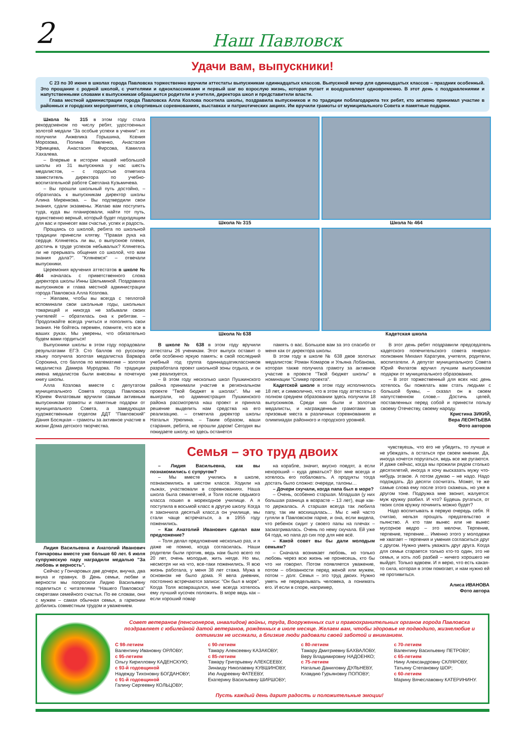2
Наш Павловск
Удачи вам, выпускники!
С 23 по 30 июня в школах города Павловска торжественно вручили аттестаты выпускникам одиннадцатых классов. Выпускной вечер для одиннадцатых классов – праздник особенный. Это прощание с родной школой, с учителями и одноклассниками и первый шаг во взрослую жизнь, которая пугает и воодушевляет одновременно. В этот день с поздравлениями и напутственными словами к выпускникам обращаются родители и учителя, директора школ и представители власти.
Глава местной администрации города Павловска Алла Козлова посетила школы, поздравила выпускников и по традиции поблагодарила тех ребят, кто активно принимал участие в районных и городских мероприятиях, в спортивных соревнованиях, выставках и патриотических акциях. Им вручили грамоты от муниципального Совета и памятные подарки.
Школа № 315 в этом году стала рекордсменом по числу ребят, удостоенных золотой медали "За особые успехи в учении": их получили Анжелика Горышина, Ксения Морозова, Полина Павленко, Анастасия Уфимцева, Анастасия Фирсова, Камилла Хахалева.
– Впервые в истории нашей небольшой школы из 31 выпускника у нас шесть медалистов, – с гордостью отметила заместитель директора по учебно-воспитательной работе Светлана Кузьмичева.
– Вы прошли школьный путь достойно, – обратилась к выпускникам директор школы Алина Миренкова. – Вы подтвердили свои знания, сдали экзамены. Желаю вам поступить туда, куда вы планировали, найти тот путь, единственно верный, который будет подходящим для вас и принесет вам счастье, успех и радость.
Прощаясь со школой, ребята по школьной традиции принесли клятву. "Правая рука на сердце. Клянетесь ли вы, о выпускное племя, достичь в труде успехов небывалых? Клянетесь ли не прерывать общения со школой, что вам знания дала?". "Клянемся" – отвечали выпускники.
Церемония вручения аттестатов в школе № 464 началась с приветственного слова директора школы Инны Шельминой. Поздравила выпускников и глава местной администрации города Павловска Алла Козлова.
– Желаем, чтобы вы всегда с теплотой вспоминали свои школьные годы, школьных товарищей и никогда не забывали своих учителей! – обратилась она к ребятам. – Продолжайте всегда учиться и пополнять свои знания. Не бойтесь перемен, помните, что все в ваших руках. Мы уверены, что обязательно будем вами гордиться!
Выпускники школы в этом году порадовали результатами ЕГЭ. Сто баллов по русскому языку получила золотая медалистка Варвара Сорокина, сто баллов по математике – золотая медалистка Дамира Муродова. По традиции имена медалистов были внесены в почетную книгу школы.
Алла Козлова вместе с депутатом муниципального Совета города Павловска Юрием Филатовым вручили самым активным выпускникам грамоты и памятные подарки от муниципального Совета, а заведующая художественным отделом ДДТ "Павловский" Дания Босяцкая – грамоты за активное участие в жизни Дома детского творчества.
Школа № 315
Школа № 464
Школа № 638
Кадетская школа
В школе № 638 в этом году вручили аттестаты 26 ученикам. Этот выпуск оставит о себе особенно яркую память: в свой последний учебный год группа одиннадцатиклассников разработала проект школьной зоны отдыха, и он уже реализуется.
– В этом году несколько школ Пушкинского района принимали участие в региональном проекте "Твой бюджет в школах". Мы не выиграли, но администрация Пушкинского района рассмотрела наш проект и приняла решение выделить нам средства на его реализацию. – отметила директор школы Наталья Урюпина. – Таким образом, ваши старания, ребята, не прошли даром! Сегодня вы покидаете школу, но здесь останется
память о вас. Большое вам за это спасибо от меня как от директора школы.
В этом году в школе № 638 двое золотых медалистов: Роман Комаров и Ульяна Лобанова, которая также получила грамоту за активное участие в проекте "Твой бюджет школы" в номинации "Спикер проекта".
Кадетской школе в этом году исполнилось 18 лет, и символично, что в этом году аттестаты о полном среднем образовании здесь получили 18 выпускников. Среди них были и золотые медалисты, и награжденные грамотами за призовые места в различных соревнованиях и олимпиадах районного и городского уровней.
В этот день ребят поздравили председатель кадетского попечительского совета генерал-полковник Михаил Каратуев, учителя, родители, воспитатели. А депутат муниципального Совета Юрий Филатов вручил лучшим выпускникам подарки от муниципального образования.
– В этот торжественный для всех нас день хотелось бы пожелать вам стать людьми с большой буквы, – сказал он в своем напутственном слове.– Достичь целей, поставленных перед собой и принести пользу своему Отечеству, своему народу.
Кристина ЗИКИЙ,
Вера ЛЕОНТЬЕВА
Фото авторов
Лидия Васильевна и Анатолий Иванович Гончаровы вместе уже больше 60 лет. 6 июля супружескую пару наградили медалью "За любовь и верность".
Сейчас у Гончаровых две дочери, внучка, два внука и правнук. В День семьи, любви и верности мы попросили Лидию Васильевну поделиться с читателями "Нашего Павловска" секретами семейного счастья. По ее словам, они с мужем – самая обычная семья, а гармонии добились совместным трудом и уважением.
Семья – это труд двоих
– Лидия Васильевна, как вы познакомились с супругом?
– Мы вместе учились в школе, познакомились в шестом классе. Ходили на лыжах, участвовали в соревнованиях. Наша школа была семилетней, и Толя после седьмого класса пошел в мореходное училище. А я поступила в восьмой класс в другую школу. Когда я закончила десятый класс,а он училище, мы стали чаще встречаться, а в 1955 году поженились.
– Как Анатолий Иванович сделал вам предложение?
– Толя делал предложение несколько раз, и я даже не помню, когда согласилась. Наши родители были против, ведь нам было всего по 20 лет, очень молодые, жить негде. Но мы, несмотря ни на что, все-таки поженились. Я всю жизнь работала, у меня 38 лет стажа. Мужа в основном не было дома. Я вела дневник, постоянно встречаются записи: "Он был в море". Когда Толя возвращался, мне всегда хотелось ему лучший кусочек положить. В море ведь как – если хороший повар
на корабле, значит, вкусно поедят, а если нехороший – куда деваться? Вот мне всегда и хотелось его побаловать. А продукты тогда достать было сложно: очереди, талоны…
– Дочери скучали, когда папа был в море?
– Очень, особенно старшая. Младшая (у них большая разница в возрасте – 13 лет), еще как-то держалась. А старшая всегда так любила папу, так им восхищалась… Мы с ней часто гуляли в Павловском парке, и она, если видела, что ребенок сидит у своего папы на плечах – засматривалась. Очень по нему скучала. Ей уже 64 года, но папа до сих пор для нее всё.
– Какой совет вы бы дали молодым семьям?
– Сначала возникает любовь, но только любовь через всю жизнь не пронесешь, кто бы что ни говорил. Потом появляется уважение, потом – обязанности перед женой или мужем, потом – долг. Семья – это труд двоих. Нужно уметь не переделывать человека, а понимать его. И если в споре, например,
чувствуешь, что его не убедить, то лучше и не убеждать, а остаться при своем мнении. Да, иногда хочется поругаться, ведь все же ругаются. И даже сейчас, когда мы прожили рядом столько десятилетий, иногда я хочу высказать мужу что-нибудь этакое. А потом думаю – не надо. Надо подождать. До десяти сосчитать. Может, те же самые слова ему после этого скажешь, но уже в другом тоне. Подружка мне звонит, жалуется: муж кружку разбил. И что? Будешь ругаться, от твоих слов кружку починить можно будет?
Надо воспитывать в первую очередь себя. Я считаю, нельзя прощать предательство и пьянство. А кто там вынес или не вынес мусорное ведро – это мелочи. Терпение, терпение, терпение… Именно этого у молодежи не хватает – терпения и умения согласиться друг с другом. Нужно уметь уважать друг друга. Когда для семьи старается только кто-то один, это не семья, и хоть лоб разбей – ничего хорошего не выйдет. Только вдвоем. И я верю, что есть какая-то сила, которая в этом помогает, и нам нужно ей не противиться.
Алиса ИВАНОВА
Фото автора
Совет ветеранов (пенсионеров, инвалидов) войны, труда, Вооруженных сил и правоохранительных органов города Павловска поздравляет с юбилейной датой ветеранов, рожденных в июле месяце. Желаем вам, чтобы здоровье не подводило, жизнелюбие и оптимизм не иссякали, а близкие люди радовали своей заботой и вниманием.
С 98-летием
Валентину Ивановну ОРЛОВУ;
с 95-летием
Ольгу Кирилловну КАДЕНСКУЮ;
с 93-й годовщиной
Надежду Тихоновну БОГДАНОВУ;
с 91-й годовщиной
Галину Сергеевну КОЛЬЦОВУ;
с 90-летием
Тамару Алексеевну КАЗАКОВУ;
с 85-летием
Тамару Григорьевну АЛЕКСЕЕВУ,
Зинаиду Николаевну КУВШИНОВУ,
Ию Андреевну ФАТЕЕВУ,
Екатерину Васильевну ШИРШОВУ;
с 80-летием
Тамару Дмитриевну БАХВАЛОВУ,
Веру Владимировну НАДОЕНКО;
с 75-летием
Наталью Даниловну ДУЛЬНЕВУ,
Клавдию Гурьяновну ПОПОВУ;
с 70-летием
Валентину Васильевну ПЕТРОВУ;
с 65-летием
Нину Александровну СКЛЯРОВУ,
Татьяну Степановну ШОР;
с 60-летием
Марину Вячеславовну КАТЕРИНИНУ.
Пусть каждый день дарит радость и положительные эмоции!